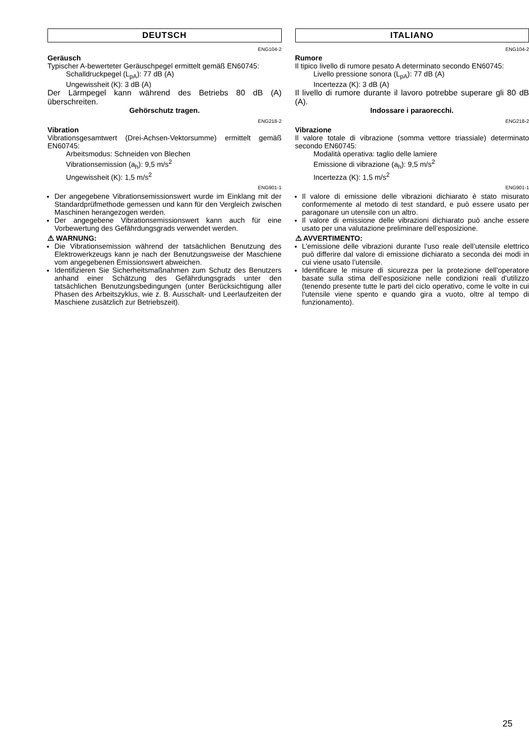DEUTSCH
ENG104-2
Geräusch
Typischer A-bewerteter Geräuschpegel ermittelt gemäß EN60745:
Schalldruckpegel (L<sub>pA</sub>): 77 dB (A)
Ungewissheit (K): 3 dB (A)
Der Lärmpegel kann während des Betriebs 80 dB (A) überschreiten.
Gehörschutz tragen.
ENG218-2
Vibration
Vibrationsgesamtwert (Drei-Achsen-Vektorsumme) ermittelt gemäß EN60745:
Arbeitsmodus: Schneiden von Blechen
Vibrationsemission (a<sub>h</sub>): 9,5 m/s<sup>2</sup>
Ungewissheit (K): 1,5 m/s<sup>2</sup>
ENG901-1
Der angegebene Vibrationsemissionswert wurde im Einklang mit der Standardprüfmethode gemessen und kann für den Vergleich zwischen Maschinen herangezogen werden.
Der angegebene Vibrationsemissionswert kann auch für eine Vorbewertung des Gefährdungsgrads verwendet werden.
⚠ WARNUNG:
Die Vibrationsemission während der tatsächlichen Benutzung des Elektrowerkzeugs kann je nach der Benutzungsweise der Maschiene vom angegebenen Emissionswert abweichen.
Identifizieren Sie Sicherheitsmaßnahmen zum Schutz des Benutzers anhand einer Schätzung des Gefährdungsgrads unter den tatsächlichen Benutzungsbedingungen (unter Berücksichtigung aller Phasen des Arbeitszyklus, wie z. B. Ausschalt- und Leerlaufzeiten der Maschiene zusätzlich zur Betriebszeit).
ITALIANO
ENG104-2
Rumore
Il tipico livello di rumore pesato A determinato secondo EN60745:
Livello pressione sonora (L<sub>pA</sub>): 77 dB (A)
Incertezza (K): 3 dB (A)
Il livello di rumore durante il lavoro potrebbe superare gli 80 dB (A).
Indossare i paraorecchi.
ENG218-2
Vibrazione
Il valore totale di vibrazione (somma vettore triassiale) determinato secondo EN60745:
Modalità operativa: taglio delle lamiere
Emissione di vibrazione (a<sub>h</sub>): 9,5 m/s<sup>2</sup>
Incertezza (K): 1,5 m/s<sup>2</sup>
ENG901-1
Il valore di emissione delle vibrazioni dichiarato è stato misurato conformemente al metodo di test standard, e può essere usato per paragonare un utensile con un altro.
Il valore di emissione delle vibrazioni dichiarato può anche essere usato per una valutazione preliminare dell’esposizione.
⚠ AVVERTIMENTO:
L’emissione delle vibrazioni durante l’uso reale dell’utensile elettrico può differire dal valore di emissione dichiarato a seconda dei modi in cui viene usato l’utensile.
Identificare le misure di sicurezza per la protezione dell’operatore basate sulla stima dell’esposizione nelle condizioni reali d’utilizzo (tenendo presente tutte le parti del ciclo operativo, come le volte in cui l’utensile viene spento e quando gira a vuoto, oltre al tempo di funzionamento).
25